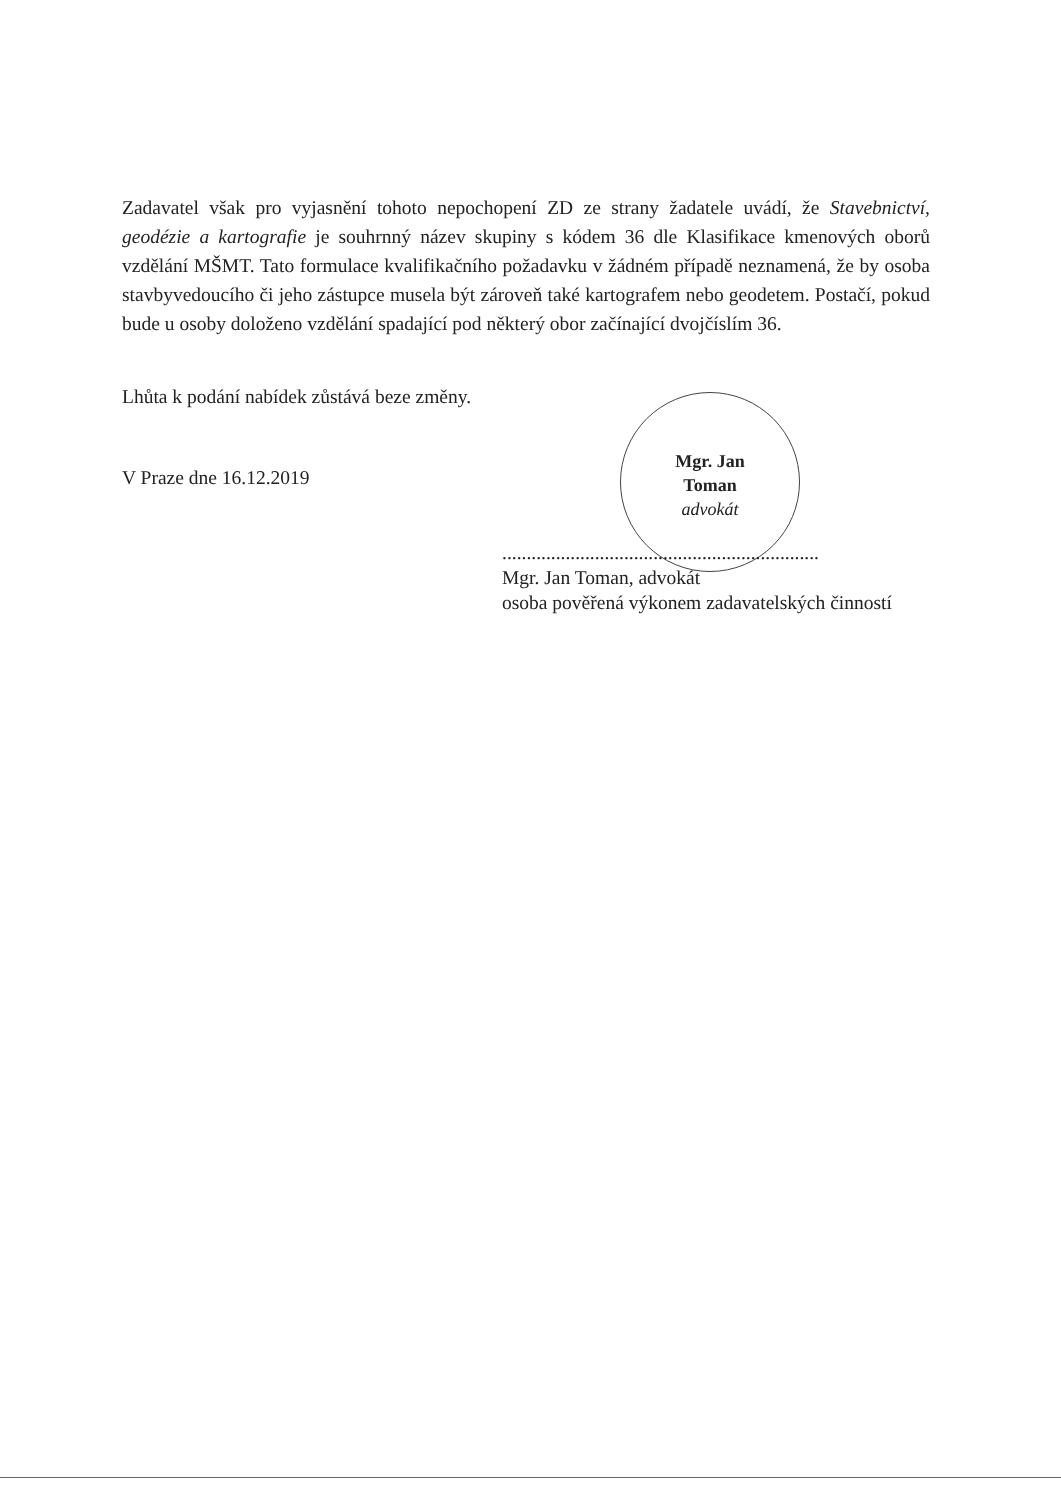Mgr. Jan
Toman
advokát
Zadavatel však pro vyjasnění tohoto nepochopení ZD ze strany žadatele uvádí, že Stavebnictví, geodézie a kartografie je souhrnný název skupiny s kódem 36 dle Klasifikace kmenových oborů vzdělání MŠMT. Tato formulace kvalifikačního požadavku v žádném případě neznamená, že by osoba stavbyvedoucího či jeho zástupce musela být zároveň také kartografem nebo geodetem. Postačí, pokud bude u osoby doloženo vzdělání spadající pod některý obor začínající dvojčíslím 36.
Lhůta k podání nabídek zůstává beze změny.
V Praze dne 16.12.2019
.................................................................
Mgr. Jan Toman, advokát
osoba pověřená výkonem zadavatelských činností